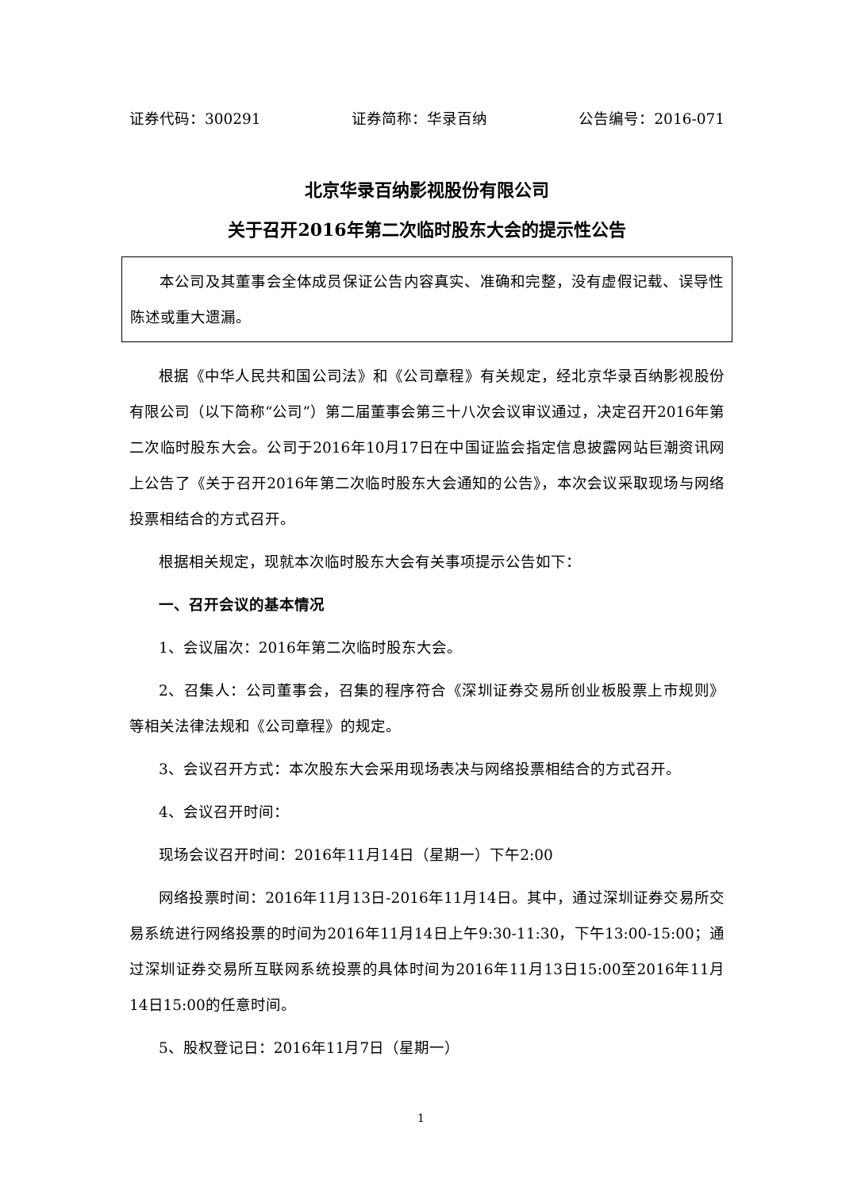证券代码：300291 证券简称：华录百纳 公告编号：2016-071
北京华录百纳影视股份有限公司
关于召开2016年第二次临时股东大会的提示性公告
本公司及其董事会全体成员保证公告内容真实、准确和完整，没有虚假记载、误导性陈述或重大遗漏。
根据《中华人民共和国公司法》和《公司章程》有关规定，经北京华录百纳影视股份有限公司（以下简称“公司”）第二届董事会第三十八次会议审议通过，决定召开2016年第二次临时股东大会。公司于2016年10月17日在中国证监会指定信息披露网站巨潮资讯网上公告了《关于召开2016年第二次临时股东大会通知的公告》，本次会议采取现场与网络投票相结合的方式召开。
根据相关规定，现就本次临时股东大会有关事项提示公告如下：
一、召开会议的基本情况
1、会议届次：2016年第二次临时股东大会。
2、召集人：公司董事会，召集的程序符合《深圳证券交易所创业板股票上市规则》等相关法律法规和《公司章程》的规定。
3、会议召开方式：本次股东大会采用现场表决与网络投票相结合的方式召开。
4、会议召开时间：
现场会议召开时间：2016年11月14日（星期一）下午2:00
网络投票时间：2016年11月13日-2016年11月14日。其中，通过深圳证券交易所交易系统进行网络投票的时间为2016年11月14日上午9:30-11:30，下午13:00-15:00；通过深圳证券交易所互联网系统投票的具体时间为2016年11月13日15:00至2016年11月14日15:00的任意时间。
5、股权登记日：2016年11月7日（星期一）
1